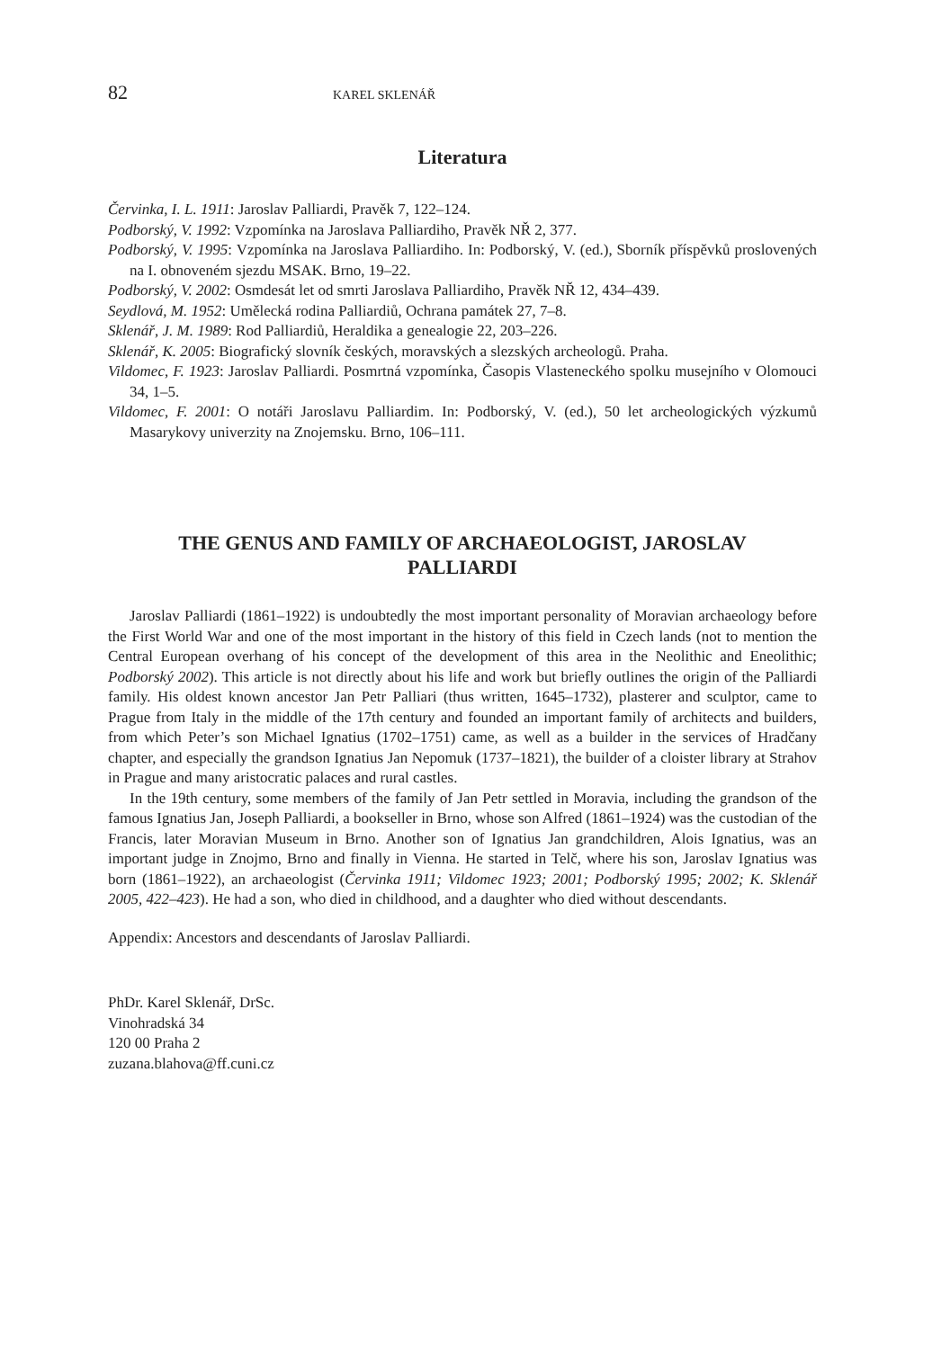82 KAREL SKLENÁŘ
Literatura
Červinka, I. L. 1911: Jaroslav Palliardi, Pravěk 7, 122–124.
Podborský, V. 1992: Vzpomínka na Jaroslava Palliardiho, Pravěk NŘ 2, 377.
Podborský, V. 1995: Vzpomínka na Jaroslava Palliardiho. In: Podborský, V. (ed.), Sborník příspěvků proslovených na I. obnoveném sjezdu MSAK. Brno, 19–22.
Podborský, V. 2002: Osmdesát let od smrti Jaroslava Palliardiho, Pravěk NŘ 12, 434–439.
Seydlová, M. 1952: Umělecká rodina Palliardiů, Ochrana památek 27, 7–8.
Sklenář, J. M. 1989: Rod Palliardiů, Heraldika a genealogie 22, 203–226.
Sklenář, K. 2005: Biografický slovník českých, moravských a slezských archeologů. Praha.
Vildomec, F. 1923: Jaroslav Palliardi. Posmrtná vzpomínka, Časopis Vlasteneckého spolku musejního v Olomouci 34, 1–5.
Vildomec, F. 2001: O notáři Jaroslavu Palliardim. In: Podborský, V. (ed.), 50 let archeologických výzkumů Masarykovy univerzity na Znojemsku. Brno, 106–111.
THE GENUS AND FAMILY OF ARCHAEOLOGIST, JAROSLAV PALLIARDI
Jaroslav Palliardi (1861–1922) is undoubtedly the most important personality of Moravian archaeology before the First World War and one of the most important in the history of this field in Czech lands (not to mention the Central European overhang of his concept of the development of this area in the Neolithic and Eneolithic; Podborský 2002). This article is not directly about his life and work but briefly outlines the origin of the Palliardi family. His oldest known ancestor Jan Petr Palliari (thus written, 1645–1732), plasterer and sculptor, came to Prague from Italy in the middle of the 17th century and founded an important family of architects and builders, from which Peter’s son Michael Ignatius (1702–1751) came, as well as a builder in the services of Hradčany chapter, and especially the grandson Ignatius Jan Nepomuk (1737–1821), the builder of a cloister library at Strahov in Prague and many aristocratic palaces and rural castles.
In the 19th century, some members of the family of Jan Petr settled in Moravia, including the grandson of the famous Ignatius Jan, Joseph Palliardi, a bookseller in Brno, whose son Alfred (1861–1924) was the custodian of the Francis, later Moravian Museum in Brno. Another son of Ignatius Jan grandchildren, Alois Ignatius, was an important judge in Znojmo, Brno and finally in Vienna. He started in Telč, where his son, Jaroslav Ignatius was born (1861–1922), an archaeologist (Červinka 1911; Vildomec 1923; 2001; Podborský 1995; 2002; K. Sklenář 2005, 422–423). He had a son, who died in childhood, and a daughter who died without descendants.
Appendix: Ancestors and descendants of Jaroslav Palliardi.
PhDr. Karel Sklenář, DrSc.
Vinohradská 34
120 00 Praha 2
zuzana.blahova@ff.cuni.cz